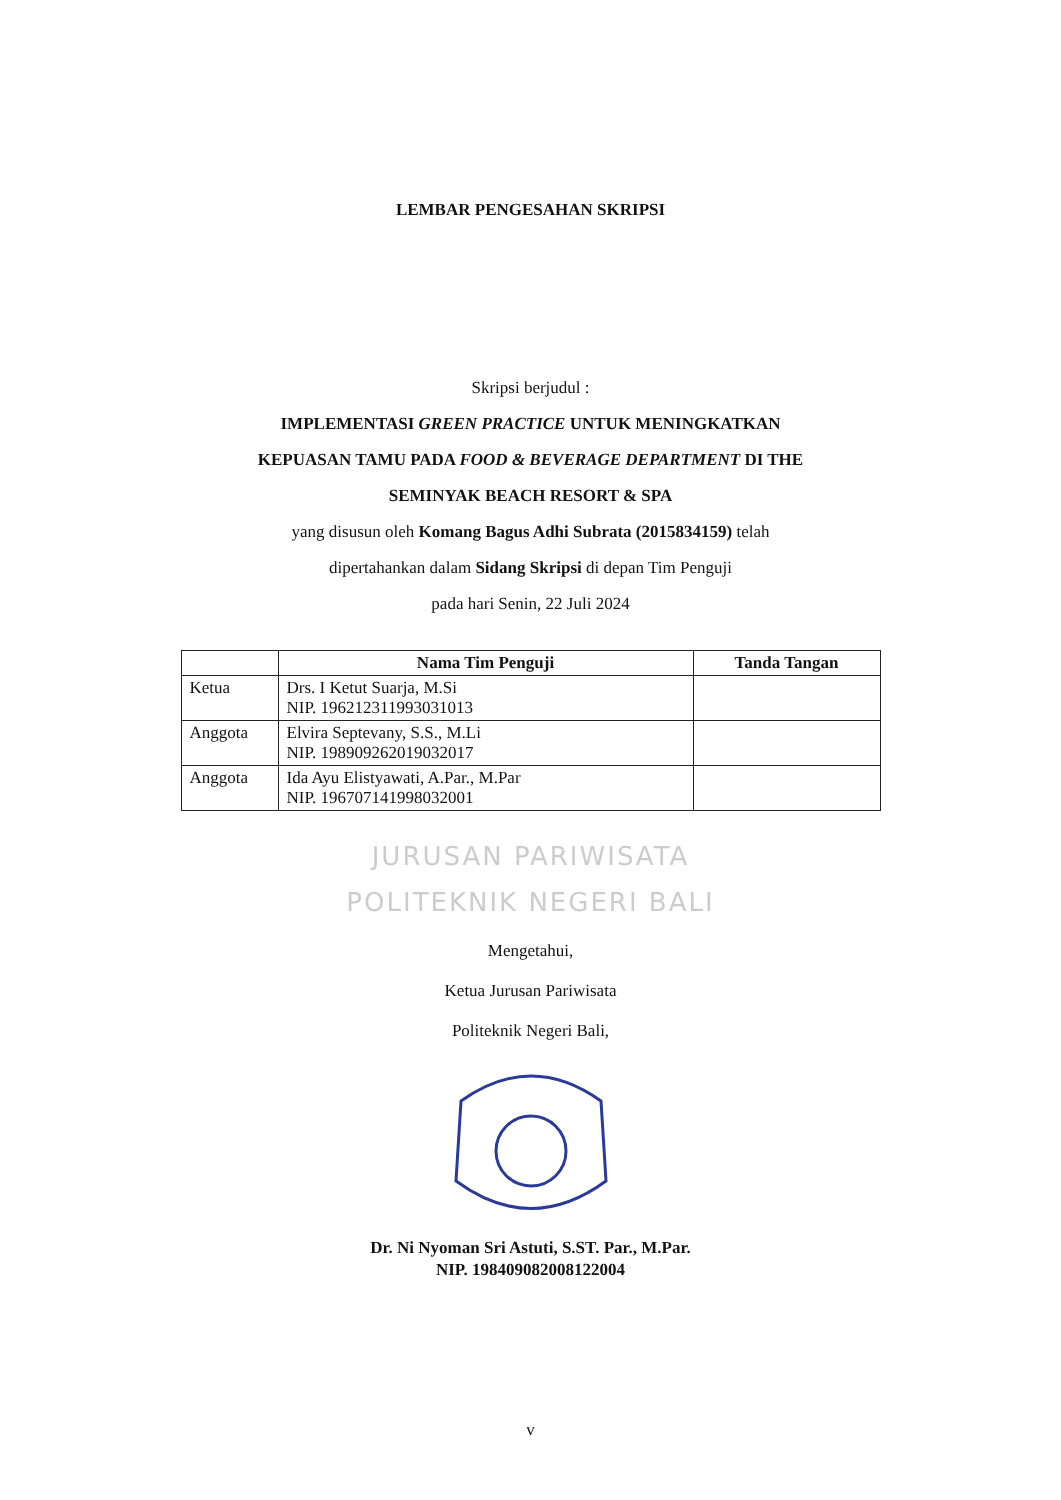LEMBAR PENGESAHAN SKRIPSI
Skripsi berjudul :
IMPLEMENTASI GREEN PRACTICE UNTUK MENINGKATKAN
KEPUASAN TAMU PADA FOOD & BEVERAGE DEPARTMENT DI THE
SEMINYAK BEACH RESORT & SPA
yang disusun oleh Komang Bagus Adhi Subrata (2015834159) telah
dipertahankan dalam Sidang Skripsi di depan Tim Penguji
pada hari Senin, 22 Juli 2024
| | Nama Tim Penguji | Tanda Tangan |
| --- | --- | --- |
| Ketua | Drs. I Ketut Suarja, M.Si NIP. 196212311993031013 | |
| Anggota | Elvira Septevany, S.S., M.Li NIP. 198909262019032017 | |
| Anggota | Ida Ayu Elistyawati, A.Par., M.Par NIP. 196707141998032001 | |
JURUSAN PARIWISATA
POLITEKNIK NEGERI BALI
Mengetahui,
Ketua Jurusan Pariwisata
Politeknik Negeri Bali,
Dr. Ni Nyoman Sri Astuti, S.ST. Par., M.Par.
NIP. 198409082008122004
v